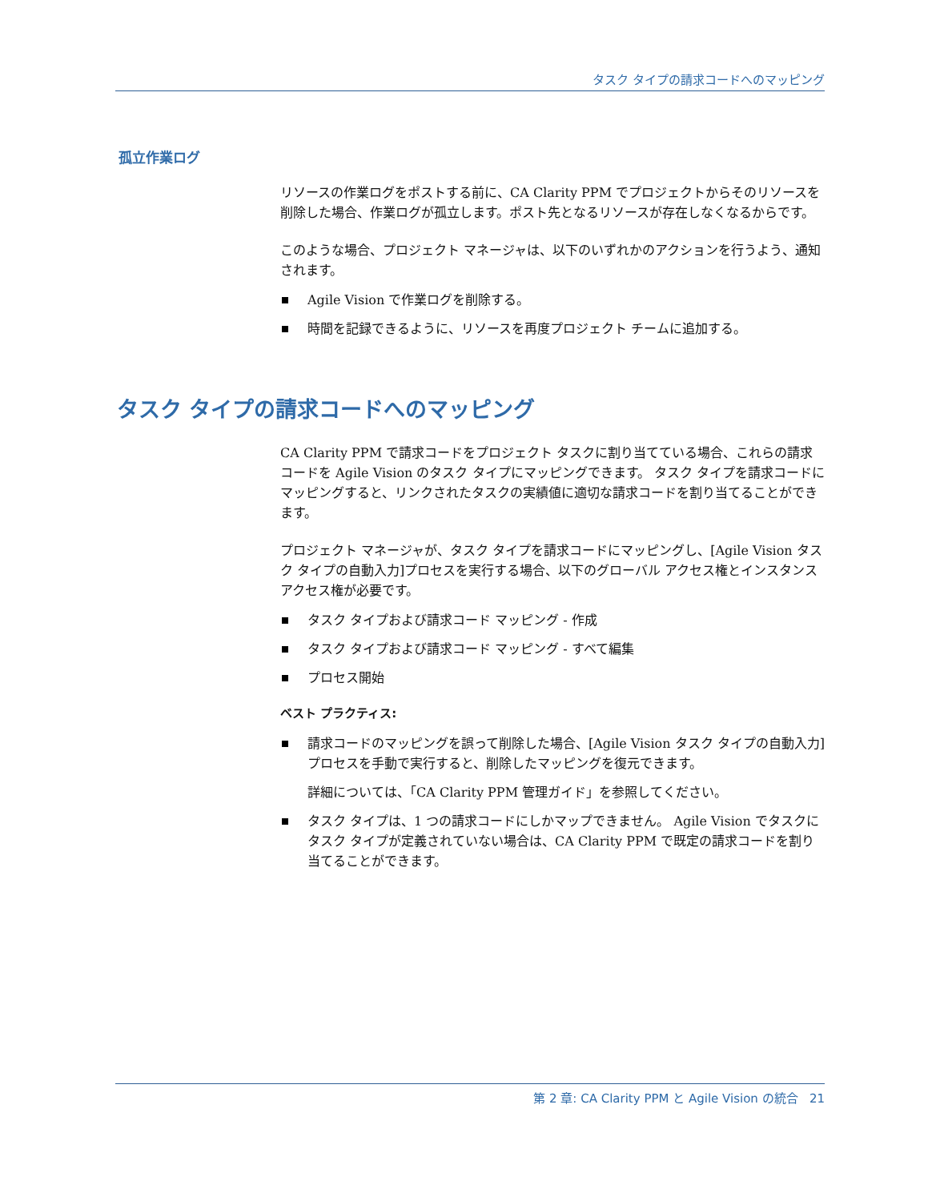タスク タイプの請求コードへのマッピング
孤立作業ログ
リソースの作業ログをポストする前に、CA Clarity PPM でプロジェクトからそのリソースを削除した場合、作業ログが孤立します。ポスト先となるリソースが存在しなくなるからです。
このような場合、プロジェクト マネージャは、以下のいずれかのアクションを行うよう、通知されます。
Agile Vision で作業ログを削除する。
時間を記録できるように、リソースを再度プロジェクト チームに追加する。
タスク タイプの請求コードへのマッピング
CA Clarity PPM で請求コードをプロジェクト タスクに割り当てている場合、これらの請求コードを Agile Vision のタスク タイプにマッピングできます。 タスク タイプを請求コードにマッピングすると、リンクされたタスクの実績値に適切な請求コードを割り当てることができます。
プロジェクト マネージャが、タスク タイプを請求コードにマッピングし、[Agile Vision タスク タイプの自動入力]プロセスを実行する場合、以下のグローバル アクセス権とインスタンス アクセス権が必要です。
タスク タイプおよび請求コード マッピング - 作成
タスク タイプおよび請求コード マッピング - すべて編集
プロセス開始
ベスト プラクティス:
請求コードのマッピングを誤って削除した場合、[Agile Vision タスク タイプの自動入力]プロセスを手動で実行すると、削除したマッピングを復元できます。
詳細については、「CA Clarity PPM 管理ガイド」を参照してください。
タスク タイプは、1 つの請求コードにしかマップできません。 Agile Vision でタスクにタスク タイプが定義されていない場合は、CA Clarity PPM で既定の請求コードを割り当てることができます。
第 2 章: CA Clarity PPM と Agile Vision の統合 21